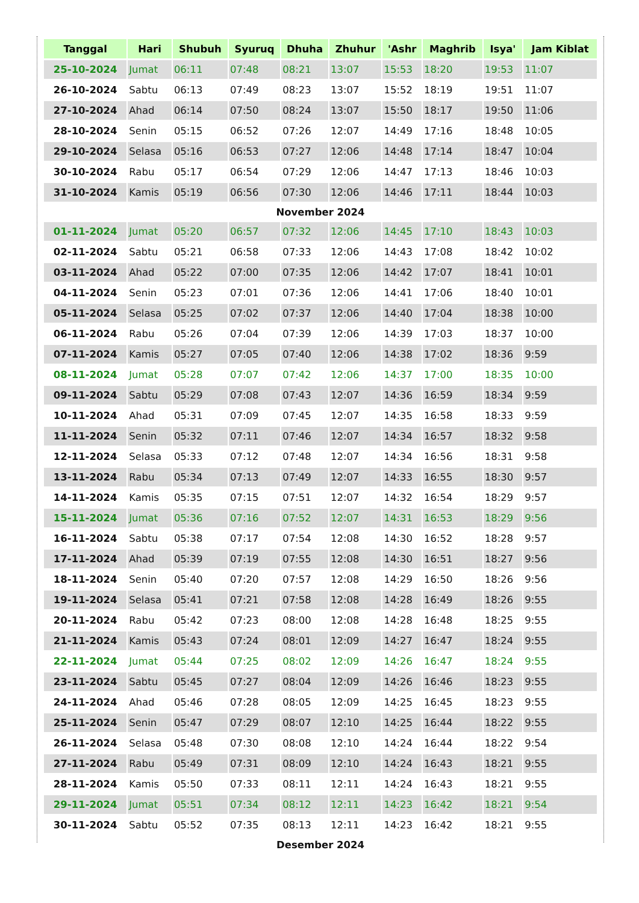| Tanggal | Hari | Shubuh | Syuruq | Dhuha | Zhuhur | 'Ashr | Maghrib | Isya' | Jam Kiblat |
| --- | --- | --- | --- | --- | --- | --- | --- | --- | --- |
| 25-10-2024 | Jumat | 06:11 | 07:48 | 08:21 | 13:07 | 15:53 | 18:20 | 19:53 | 11:07 |
| 26-10-2024 | Sabtu | 06:13 | 07:49 | 08:23 | 13:07 | 15:52 | 18:19 | 19:51 | 11:07 |
| 27-10-2024 | Ahad | 06:14 | 07:50 | 08:24 | 13:07 | 15:50 | 18:17 | 19:50 | 11:06 |
| 28-10-2024 | Senin | 05:15 | 06:52 | 07:26 | 12:07 | 14:49 | 17:16 | 18:48 | 10:05 |
| 29-10-2024 | Selasa | 05:16 | 06:53 | 07:27 | 12:06 | 14:48 | 17:14 | 18:47 | 10:04 |
| 30-10-2024 | Rabu | 05:17 | 06:54 | 07:29 | 12:06 | 14:47 | 17:13 | 18:46 | 10:03 |
| 31-10-2024 | Kamis | 05:19 | 06:56 | 07:30 | 12:06 | 14:46 | 17:11 | 18:44 | 10:03 |
| November 2024 | | | | | | | | | |
| 01-11-2024 | Jumat | 05:20 | 06:57 | 07:32 | 12:06 | 14:45 | 17:10 | 18:43 | 10:03 |
| 02-11-2024 | Sabtu | 05:21 | 06:58 | 07:33 | 12:06 | 14:43 | 17:08 | 18:42 | 10:02 |
| 03-11-2024 | Ahad | 05:22 | 07:00 | 07:35 | 12:06 | 14:42 | 17:07 | 18:41 | 10:01 |
| 04-11-2024 | Senin | 05:23 | 07:01 | 07:36 | 12:06 | 14:41 | 17:06 | 18:40 | 10:01 |
| 05-11-2024 | Selasa | 05:25 | 07:02 | 07:37 | 12:06 | 14:40 | 17:04 | 18:38 | 10:00 |
| 06-11-2024 | Rabu | 05:26 | 07:04 | 07:39 | 12:06 | 14:39 | 17:03 | 18:37 | 10:00 |
| 07-11-2024 | Kamis | 05:27 | 07:05 | 07:40 | 12:06 | 14:38 | 17:02 | 18:36 | 9:59 |
| 08-11-2024 | Jumat | 05:28 | 07:07 | 07:42 | 12:06 | 14:37 | 17:00 | 18:35 | 10:00 |
| 09-11-2024 | Sabtu | 05:29 | 07:08 | 07:43 | 12:07 | 14:36 | 16:59 | 18:34 | 9:59 |
| 10-11-2024 | Ahad | 05:31 | 07:09 | 07:45 | 12:07 | 14:35 | 16:58 | 18:33 | 9:59 |
| 11-11-2024 | Senin | 05:32 | 07:11 | 07:46 | 12:07 | 14:34 | 16:57 | 18:32 | 9:58 |
| 12-11-2024 | Selasa | 05:33 | 07:12 | 07:48 | 12:07 | 14:34 | 16:56 | 18:31 | 9:58 |
| 13-11-2024 | Rabu | 05:34 | 07:13 | 07:49 | 12:07 | 14:33 | 16:55 | 18:30 | 9:57 |
| 14-11-2024 | Kamis | 05:35 | 07:15 | 07:51 | 12:07 | 14:32 | 16:54 | 18:29 | 9:57 |
| 15-11-2024 | Jumat | 05:36 | 07:16 | 07:52 | 12:07 | 14:31 | 16:53 | 18:29 | 9:56 |
| 16-11-2024 | Sabtu | 05:38 | 07:17 | 07:54 | 12:08 | 14:30 | 16:52 | 18:28 | 9:57 |
| 17-11-2024 | Ahad | 05:39 | 07:19 | 07:55 | 12:08 | 14:30 | 16:51 | 18:27 | 9:56 |
| 18-11-2024 | Senin | 05:40 | 07:20 | 07:57 | 12:08 | 14:29 | 16:50 | 18:26 | 9:56 |
| 19-11-2024 | Selasa | 05:41 | 07:21 | 07:58 | 12:08 | 14:28 | 16:49 | 18:26 | 9:55 |
| 20-11-2024 | Rabu | 05:42 | 07:23 | 08:00 | 12:08 | 14:28 | 16:48 | 18:25 | 9:55 |
| 21-11-2024 | Kamis | 05:43 | 07:24 | 08:01 | 12:09 | 14:27 | 16:47 | 18:24 | 9:55 |
| 22-11-2024 | Jumat | 05:44 | 07:25 | 08:02 | 12:09 | 14:26 | 16:47 | 18:24 | 9:55 |
| 23-11-2024 | Sabtu | 05:45 | 07:27 | 08:04 | 12:09 | 14:26 | 16:46 | 18:23 | 9:55 |
| 24-11-2024 | Ahad | 05:46 | 07:28 | 08:05 | 12:09 | 14:25 | 16:45 | 18:23 | 9:55 |
| 25-11-2024 | Senin | 05:47 | 07:29 | 08:07 | 12:10 | 14:25 | 16:44 | 18:22 | 9:55 |
| 26-11-2024 | Selasa | 05:48 | 07:30 | 08:08 | 12:10 | 14:24 | 16:44 | 18:22 | 9:54 |
| 27-11-2024 | Rabu | 05:49 | 07:31 | 08:09 | 12:10 | 14:24 | 16:43 | 18:21 | 9:55 |
| 28-11-2024 | Kamis | 05:50 | 07:33 | 08:11 | 12:11 | 14:24 | 16:43 | 18:21 | 9:55 |
| 29-11-2024 | Jumat | 05:51 | 07:34 | 08:12 | 12:11 | 14:23 | 16:42 | 18:21 | 9:54 |
| 30-11-2024 | Sabtu | 05:52 | 07:35 | 08:13 | 12:11 | 14:23 | 16:42 | 18:21 | 9:55 |
| Desember 2024 | | | | | | | | | |